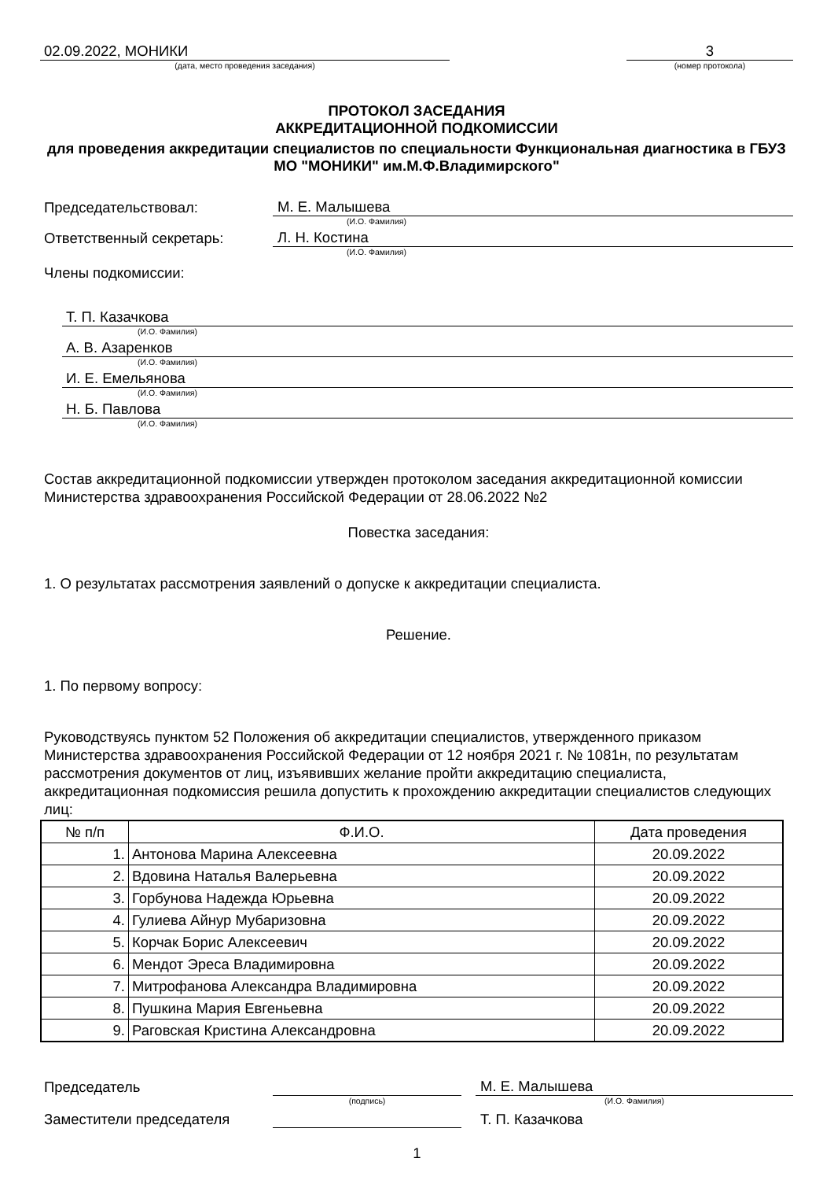02.09.2022, МОНИКИ
(дата, место проведения заседания)
3
(номер протокола)
ПРОТОКОЛ ЗАСЕДАНИЯ
АККРЕДИТАЦИОННОЙ ПОДКОМИССИИ
для проведения аккредитации специалистов по специальности Функциональная диагностика в ГБУЗ МО "МОНИКИ" им.М.Ф.Владимирского"
Председательствовал:
М. Е. Малышева
(И.О. Фамилия)
Ответственный секретарь:
Л. Н. Костина
(И.О. Фамилия)
Члены подкомиссии:
Т. П. Казачкова
(И.О. Фамилия)
А. В. Азаренков
(И.О. Фамилия)
И. Е. Емельянова
(И.О. Фамилия)
Н. Б. Павлова
(И.О. Фамилия)
Состав аккредитационной подкомиссии утвержден протоколом заседания аккредитационной комиссии Министерства здравоохранения Российской Федерации от 28.06.2022 №2
Повестка заседания:
1. О результатах рассмотрения заявлений о допуске к аккредитации специалиста.
Решение.
1. По первому вопросу:
Руководствуясь пунктом 52 Положения об аккредитации специалистов, утвержденного приказом Министерства здравоохранения Российской Федерации от 12 ноября 2021 г. № 1081н, по результатам рассмотрения документов от лиц, изъявивших желание пройти аккредитацию специалиста, аккредитационная подкомиссия решила допустить к прохождению аккредитации специалистов следующих лиц:
| № п/п | Ф.И.О. | Дата проведения |
| --- | --- | --- |
| 1. | Антонова Марина Алексеевна | 20.09.2022 |
| 2. | Вдовина Наталья Валерьевна | 20.09.2022 |
| 3. | Горбунова Надежда Юрьевна | 20.09.2022 |
| 4. | Гулиева Айнур Мубаризовна | 20.09.2022 |
| 5. | Корчак Борис Алексеевич | 20.09.2022 |
| 6. | Мендот Эреса Владимировна | 20.09.2022 |
| 7. | Митрофанова Александра Владимировна | 20.09.2022 |
| 8. | Пушкина Мария Евгеньевна | 20.09.2022 |
| 9. | Раговская Кристина Александровна | 20.09.2022 |
Председатель
М. Е. Малышева
(подпись)
(И.О. Фамилия)
Заместители председателя
Т. П. Казачкова
1